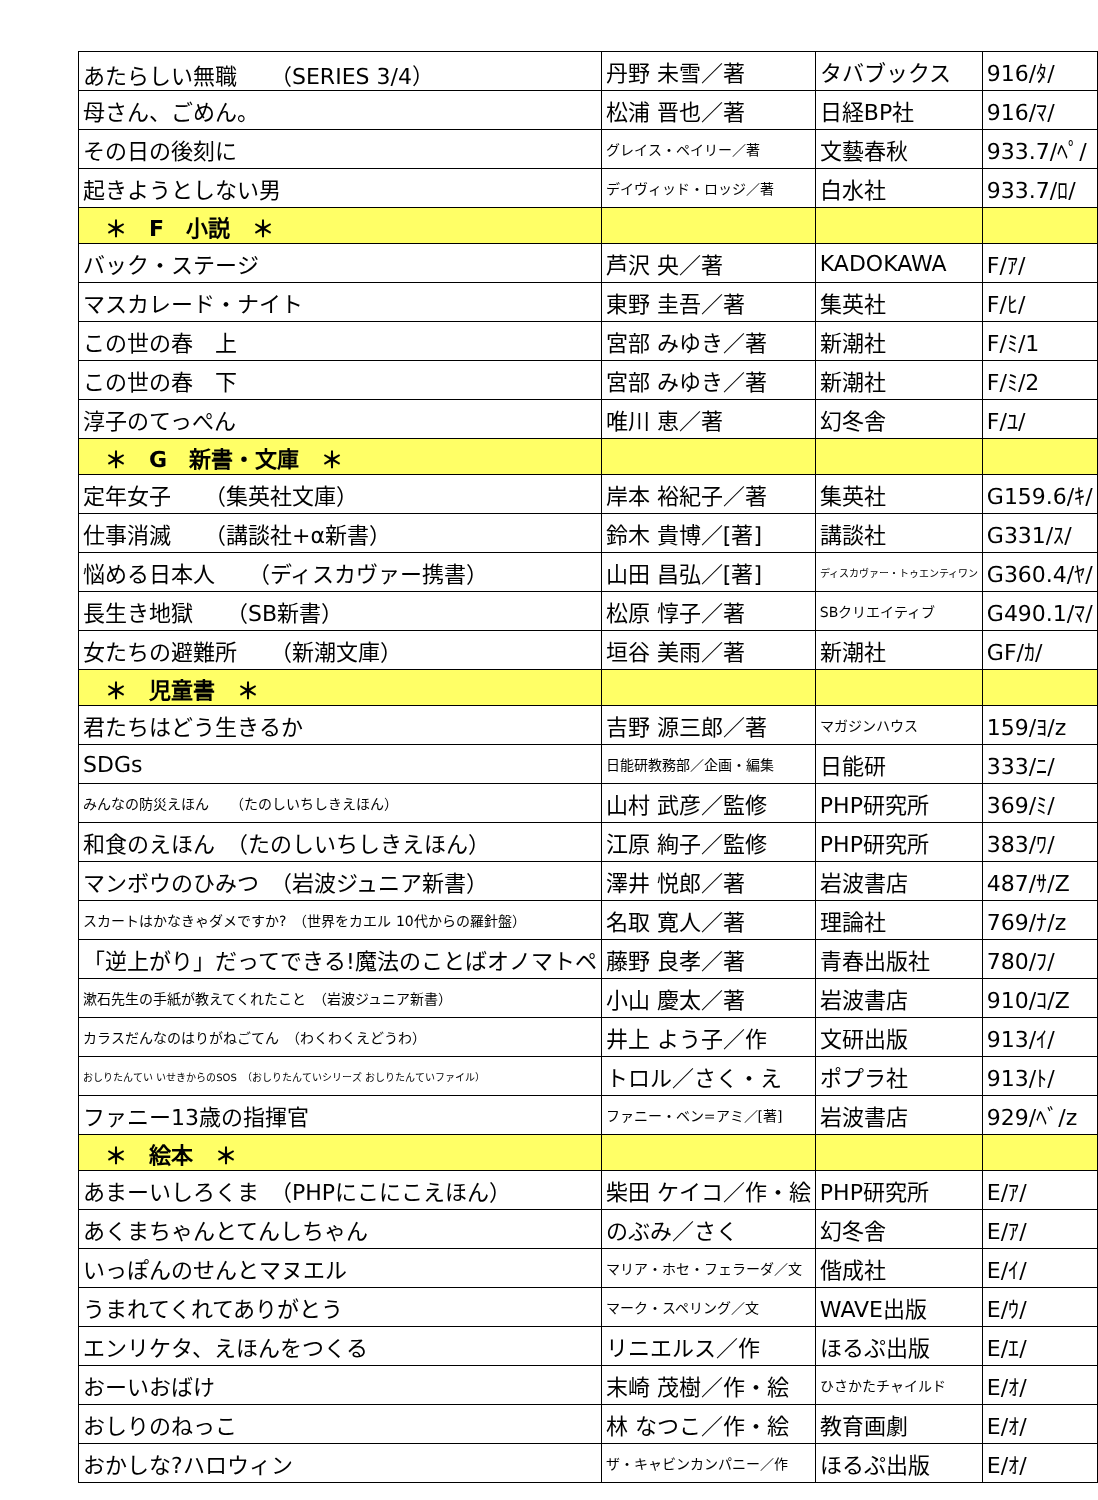| あたらしい無職 （SERIES 3/4） | 丹野 未雪／著 | タバブックス | 916/ﾀ/ |
| 母さん、ごめん。 | 松浦 晋也／著 | 日経BP社 | 916/ﾏ/ |
| その日の後刻に | グレイス・ペイリー／著 | 文藝春秋 | 933.7/ﾍﾟ/ |
| 起きようとしない男 | デイヴィッド・ロッジ／著 | 白水社 | 933.7/ﾛ/ |
| ＊ F 小説 ＊ | | | |
| バック・ステージ | 芦沢 央／著 | KADOKAWA | F/ｱ/ |
| マスカレード・ナイト | 東野 圭吾／著 | 集英社 | F/ﾋ/ |
| この世の春 上 | 宮部 みゆき／著 | 新潮社 | F/ﾐ/1 |
| この世の春 下 | 宮部 みゆき／著 | 新潮社 | F/ﾐ/2 |
| 淳子のてっぺん | 唯川 恵／著 | 幻冬舎 | F/ﾕ/ |
| ＊ G 新書・文庫 ＊ | | | |
| 定年女子 （集英社文庫） | 岸本 裕紀子／著 | 集英社 | G159.6/ｷ/ |
| 仕事消滅 （講談社+α新書） | 鈴木 貴博／[著] | 講談社 | G331/ｽ/ |
| 悩める日本人 （ディスカヴァー携書） | 山田 昌弘／[著] | ディスカヴァー・トゥエンティワン | G360.4/ﾔ/ |
| 長生き地獄 （SB新書） | 松原 惇子／著 | SBクリエイティブ | G490.1/ﾏ/ |
| 女たちの避難所 （新潮文庫） | 垣谷 美雨／著 | 新潮社 | GF/ｶ/ |
| ＊ 児童書 ＊ | | | |
| 君たちはどう生きるか | 吉野 源三郎／著 | マガジンハウス | 159/ﾖ/z |
| SDGs | 日能研教務部／企画・編集 | 日能研 | 333/ﾆ/ |
| みんなの防災えほん （たのしいちしきえほん） | 山村 武彦／監修 | PHP研究所 | 369/ﾐ/ |
| 和食のえほん （たのしいちしきえほん） | 江原 絢子／監修 | PHP研究所 | 383/ﾜ/ |
| マンボウのひみつ （岩波ジュニア新書） | 澤井 悦郎／著 | 岩波書店 | 487/ｻ/Z |
| スカートはかなきゃダメですか? （世界をカエル 10代からの羅針盤） | 名取 寛人／著 | 理論社 | 769/ﾅ/z |
| 「逆上がり」だってできる!魔法のことばオノマトペ | 藤野 良孝／著 | 青春出版社 | 780/ﾌ/ |
| 漱石先生の手紙が教えてくれたこと （岩波ジュニア新書） | 小山 慶太／著 | 岩波書店 | 910/ｺ/Z |
| カラスだんなのはりがねごてん （わくわくえどうわ） | 井上 よう子／作 | 文研出版 | 913/ｲ/ |
| おしりたんてい いせきからのSOS （おしりたんていシリーズ おしりたんていファイル） | トロル／さく・え | ポプラ社 | 913/ﾄ/ |
| ファニー13歳の指揮官 | ファニー・ベン=アミ／[著] | 岩波書店 | 929/ﾍﾞ/z |
| ＊ 絵本 ＊ | | | |
| あまーいしろくま （PHPにこにこえほん） | 柴田 ケイコ／作・絵 | PHP研究所 | E/ｱ/ |
| あくまちゃんとてんしちゃん | のぶみ／さく | 幻冬舎 | E/ｱ/ |
| いっぽんのせんとマヌエル | マリア・ホセ・フェラーダ／文 | 偕成社 | E/ｲ/ |
| うまれてくれてありがとう | マーク・スペリング／文 | WAVE出版 | E/ｳ/ |
| エンリケタ、えほんをつくる | リニエルス／作 | ほるぷ出版 | E/ｴ/ |
| おーいおばけ | 末崎 茂樹／作・絵 | ひさかたチャイルド | E/ｵ/ |
| おしりのねっこ | 林 なつこ／作・絵 | 教育画劇 | E/ｵ/ |
| おかしな?ハロウィン | ザ・キャビンカンパニー／作 | ほるぷ出版 | E/ｵ/ |